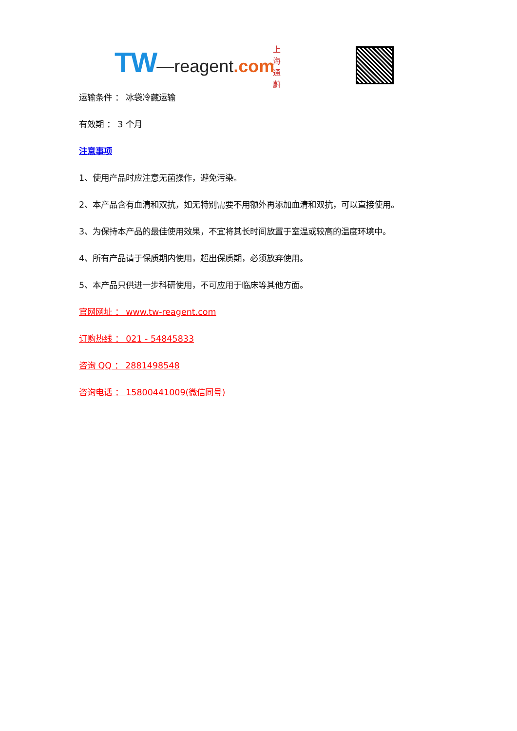TW—reagent.com
上海通蔚
运输条件 ： 冰袋冷藏运输
有效期 ： 3 个月
注意事项
1、使用产品时应注意无菌操作，避免污染。
2、本产品含有血清和双抗，如无特别需要不用额外再添加血清和双抗，可以直接使用。
3、为保持本产品的最佳使用效果，不宜将其长时间放置于室温或较高的温度环境中。
4、所有产品请于保质期内使用，超出保质期，必须放弃使用。
5、本产品只供进一步科研使用，不可应用于临床等其他方面。
官网网址 ： www.tw-reagent.com
订购热线 ： 021 - 54845833
咨询 QQ ： 2881498548
咨询电话 ： 15800441009(微信同号)